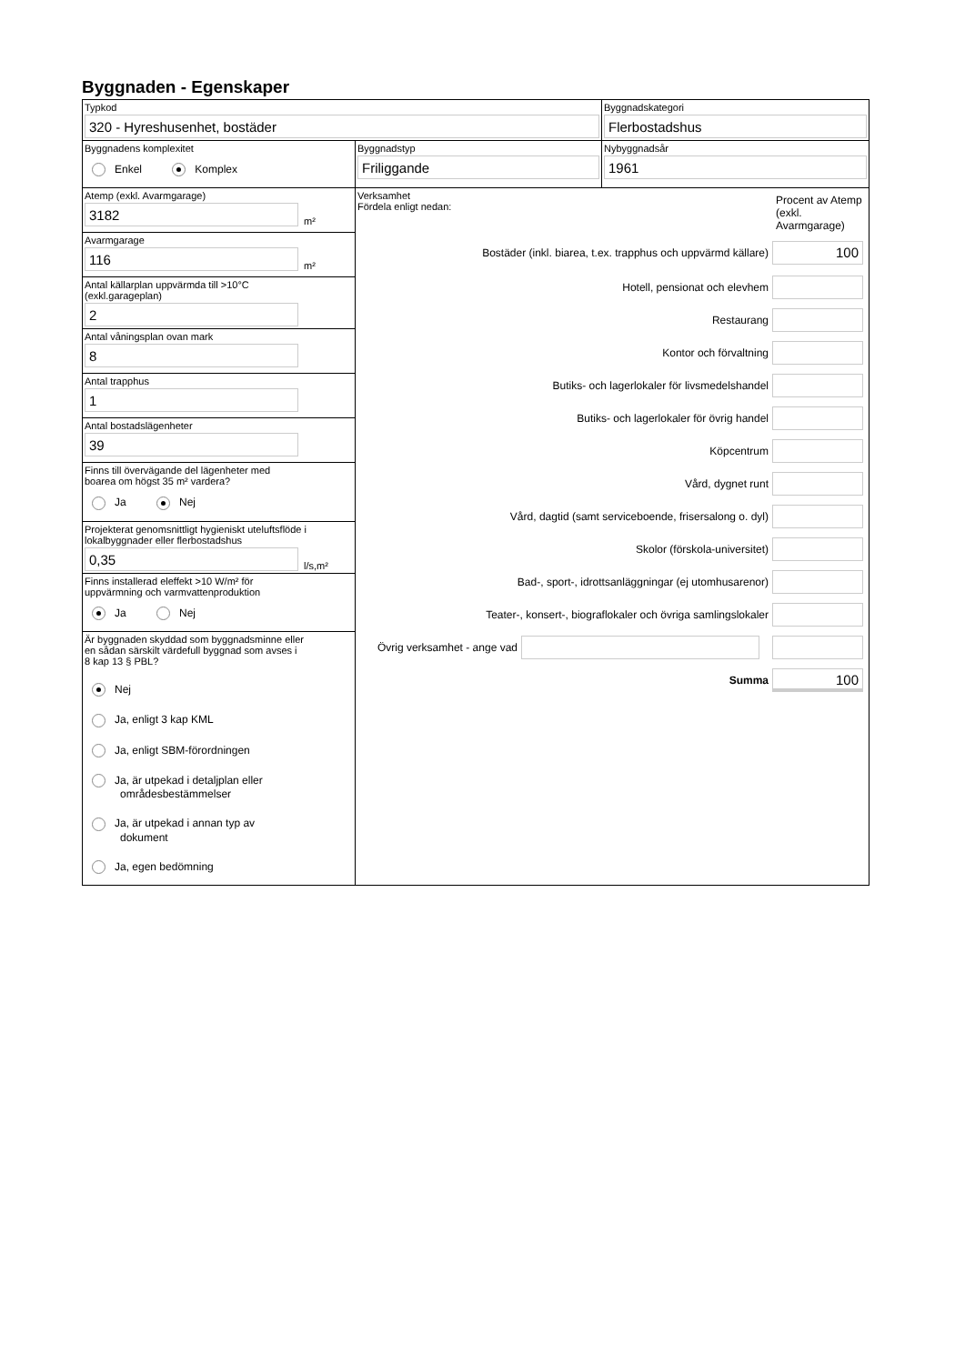Byggnaden - Egenskaper
Typkod
320 - Hyreshusenhet, bostäder
Byggnadskategori
Flerbostadshus
Byggnadens komplexitet
Enkel Komplex
Byggnadstyp
Friliggande
Nybyggnadsår
1961
Atemp (exkl. Avarmgarage)
3182
m²
Avarmgarage
116
m²
Antal källarplan uppvärmda till >10°C
(exkl.garageplan)
2
Antal våningsplan ovan mark
8
Antal trapphus
1
Antal bostadslägenheter
39
Finns till övervägande del lägenheter med
boarea om högst 35 m² vardera?
Ja Nej
Projekterat genomsnittligt hygieniskt uteluftsflöde i
lokalbyggnader eller flerbostadshus
0,35
l/s,m²
Finns installerad eleffekt >10 W/m² för
uppvärmning och varmvattenproduktion
Ja Nej
Är byggnaden skyddad som byggnadsminne eller
en sådan särskilt värdefull byggnad som avses i
8 kap 13 § PBL?
Nej
Ja, enligt 3 kap KML
Ja, enligt SBM-förordningen
Ja, är utpekad i detaljplan eller
områdesbestämmelser
Ja, är utpekad i annan typ av
dokument
Ja, egen bedömning
Verksamhet
Fördela enligt nedan:
Procent av Atemp (exkl. Avarmgarage)
Bostäder (inkl. biarea, t.ex. trapphus och uppvärmd källare)
100
Hotell, pensionat och elevhem
Restaurang
Kontor och förvaltning
Butiks- och lagerlokaler för livsmedelshandel
Butiks- och lagerlokaler för övrig handel
Köpcentrum
Vård, dygnet runt
Vård, dagtid (samt serviceboende, frisersalong o. dyl)
Skolor (förskola-universitet)
Bad-, sport-, idrottsanläggningar (ej utomhusarenor)
Teater-, konsert-, biograflokaler och övriga samlingslokaler
Övrig verksamhet - ange vad
Summa
100